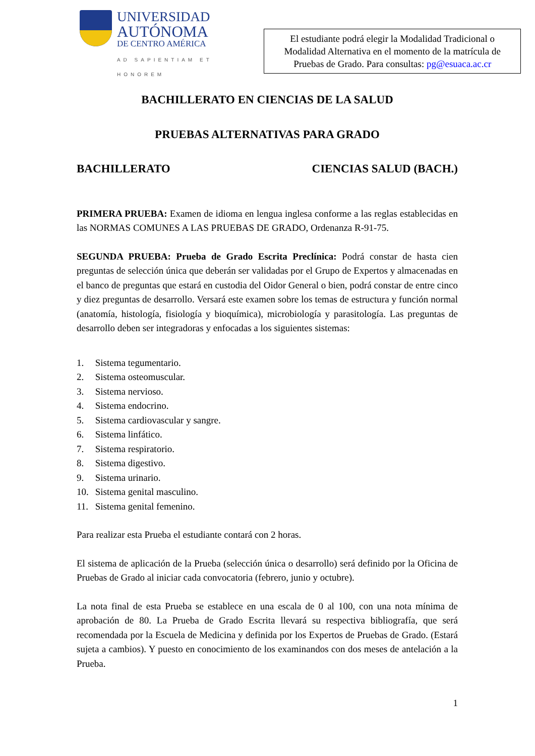UNIVERSIDAD
AUTÓNOMA
DE CENTRO AMÉRICA
AD SAPIENTIAM ET HONOREM
El estudiante podrá elegir la Modalidad Tradicional o Modalidad Alternativa en el momento de la matrícula de Pruebas de Grado. Para consultas: pg@esuaca.ac.cr
BACHILLERATO EN CIENCIAS DE LA SALUD
PRUEBAS ALTERNATIVAS PARA GRADO
BACHILLERATO CIENCIAS SALUD (BACH.)
PRIMERA PRUEBA: Examen de idioma en lengua inglesa conforme a las reglas establecidas en las NORMAS COMUNES A LAS PRUEBAS DE GRADO, Ordenanza R-91-75.
SEGUNDA PRUEBA: Prueba de Grado Escrita Preclínica: Podrá constar de hasta cien preguntas de selección única que deberán ser validadas por el Grupo de Expertos y almacenadas en el banco de preguntas que estará en custodia del Oidor General o bien, podrá constar de entre cinco y diez preguntas de desarrollo. Versará este examen sobre los temas de estructura y función normal (anatomía, histología, fisiología y bioquímica), microbiología y parasitología. Las preguntas de desarrollo deben ser integradoras y enfocadas a los siguientes sistemas:
1. Sistema tegumentario.
2. Sistema osteomuscular.
3. Sistema nervioso.
4. Sistema endocrino.
5. Sistema cardiovascular y sangre.
6. Sistema linfático.
7. Sistema respiratorio.
8. Sistema digestivo.
9. Sistema urinario.
10. Sistema genital masculino.
11. Sistema genital femenino.
Para realizar esta Prueba el estudiante contará con 2 horas.
El sistema de aplicación de la Prueba (selección única o desarrollo) será definido por la Oficina de Pruebas de Grado al iniciar cada convocatoria (febrero, junio y octubre).
La nota final de esta Prueba se establece en una escala de 0 al 100, con una nota mínima de aprobación de 80. La Prueba de Grado Escrita llevará su respectiva bibliografía, que será recomendada por la Escuela de Medicina y definida por los Expertos de Pruebas de Grado. (Estará sujeta a cambios). Y puesto en conocimiento de los examinandos con dos meses de antelación a la Prueba.
1